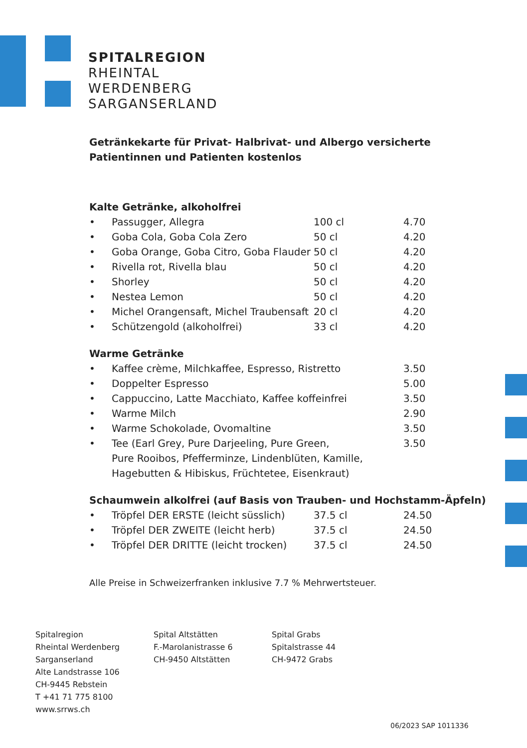SPITALREGION
RHEINTAL
WERDENBERG
SARGANSERLAND
Getränkekarte für Privat- Halbrivat- und Albergo versicherte
Patientinnen und Patienten kostenlos
Kalte Getränke, alkoholfrei
| • | Passugger, Allegra | 100 cl | 4.70 |
| • | Goba Cola, Goba Cola Zero | 50 cl | 4.20 |
| • | Goba Orange, Goba Citro, Goba Flauder | 50 cl | 4.20 |
| • | Rivella rot, Rivella blau | 50 cl | 4.20 |
| • | Shorley | 50 cl | 4.20 |
| • | Nestea Lemon | 50 cl | 4.20 |
| • | Michel Orangensaft, Michel Traubensaft | 20 cl | 4.20 |
| • | Schützengold (alkoholfrei) | 33 cl | 4.20 |
Warme Getränke
| • | Kaffee crème, Milchkaffee, Espresso, Ristretto | 3.50 |
| • | Doppelter Espresso | 5.00 |
| • | Cappuccino, Latte Macchiato, Kaffee koffeinfrei | 3.50 |
| • | Warme Milch | 2.90 |
| • | Warme Schokolade, Ovomaltine | 3.50 |
| • | Tee (Earl Grey, Pure Darjeeling, Pure Green, Pure Rooibos, Pfefferminze, Lindenblüten, Kamille, Hagebutten & Hibiskus, Früchtetee, Eisenkraut) | 3.50 |
Schaumwein alkolfrei (auf Basis von Trauben- und Hochstamm-Äpfeln)
| • | Tröpfel DER ERSTE (leicht süsslich) | 37.5 cl | 24.50 |
| • | Tröpfel DER ZWEITE (leicht herb) | 37.5 cl | 24.50 |
| • | Tröpfel DER DRITTE (leicht trocken) | 37.5 cl | 24.50 |
Alle Preise in Schweizerfranken inklusive 7.7 % Mehrwertsteuer.
Spitalregion
Rheintal Werdenberg
Sarganserland
Alte Landstrasse 106
CH-9445 Rebstein
T +41 71 775 8100
www.srrws.ch
Spital Altstätten
F.-Marolanistrasse 6
CH-9450 Altstätten
Spital Grabs
Spitalstrasse 44
CH-9472 Grabs
06/2023 SAP 1011336